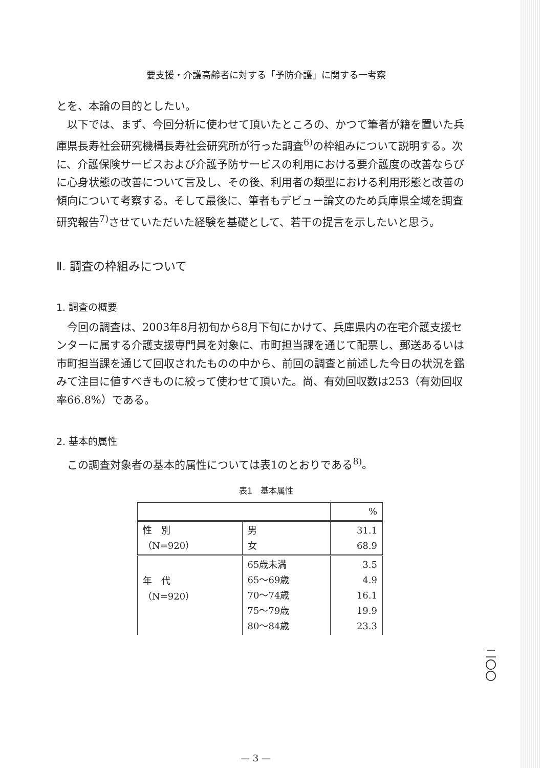要支援・介護高齢者に対する「予防介護」に関する一考察
とを、本論の目的としたい。
以下では、まず、今回分析に使わせて頂いたところの、かつて筆者が籍を置いた兵庫県長寿社会研究機構長寿社会研究所が行った調査<sup>6)</sup>の枠組みについて説明する。次に、介護保険サービスおよび介護予防サービスの利用における要介護度の改善ならびに心身状態の改善について言及し、その後、利用者の類型における利用形態と改善の傾向について考察する。そして最後に、筆者もデビュー論文のため兵庫県全域を調査研究報告<sup>7)</sup>させていただいた経験を基礎として、若干の提言を示したいと思う。
Ⅱ. 調査の枠組みについて
1. 調査の概要
今回の調査は、2003年8月初旬から8月下旬にかけて、兵庫県内の在宅介護支援センターに属する介護支援専門員を対象に、市町担当課を通じて配票し、郵送あるいは市町担当課を通じて回収されたものの中から、前回の調査と前述した今日の状況を鑑みて注目に値すべきものに絞って使わせて頂いた。尚、有効回収数は253（有効回収率66.8%）である。
2. 基本的属性
この調査対象者の基本的属性については表1のとおりである<sup>8)</sup>。
表1　基本属性
| | | % |
| --- | --- | --- |
| 性 別 （N=920） | 男 女 | 31.1 68.9 |
| 年 代 （N=920） | 65歳未満 65～69歳 70～74歳 75～79歳 80～84歳 | 3.5 4.9 16.1 19.9 23.3 |
二〇〇
— 3 —